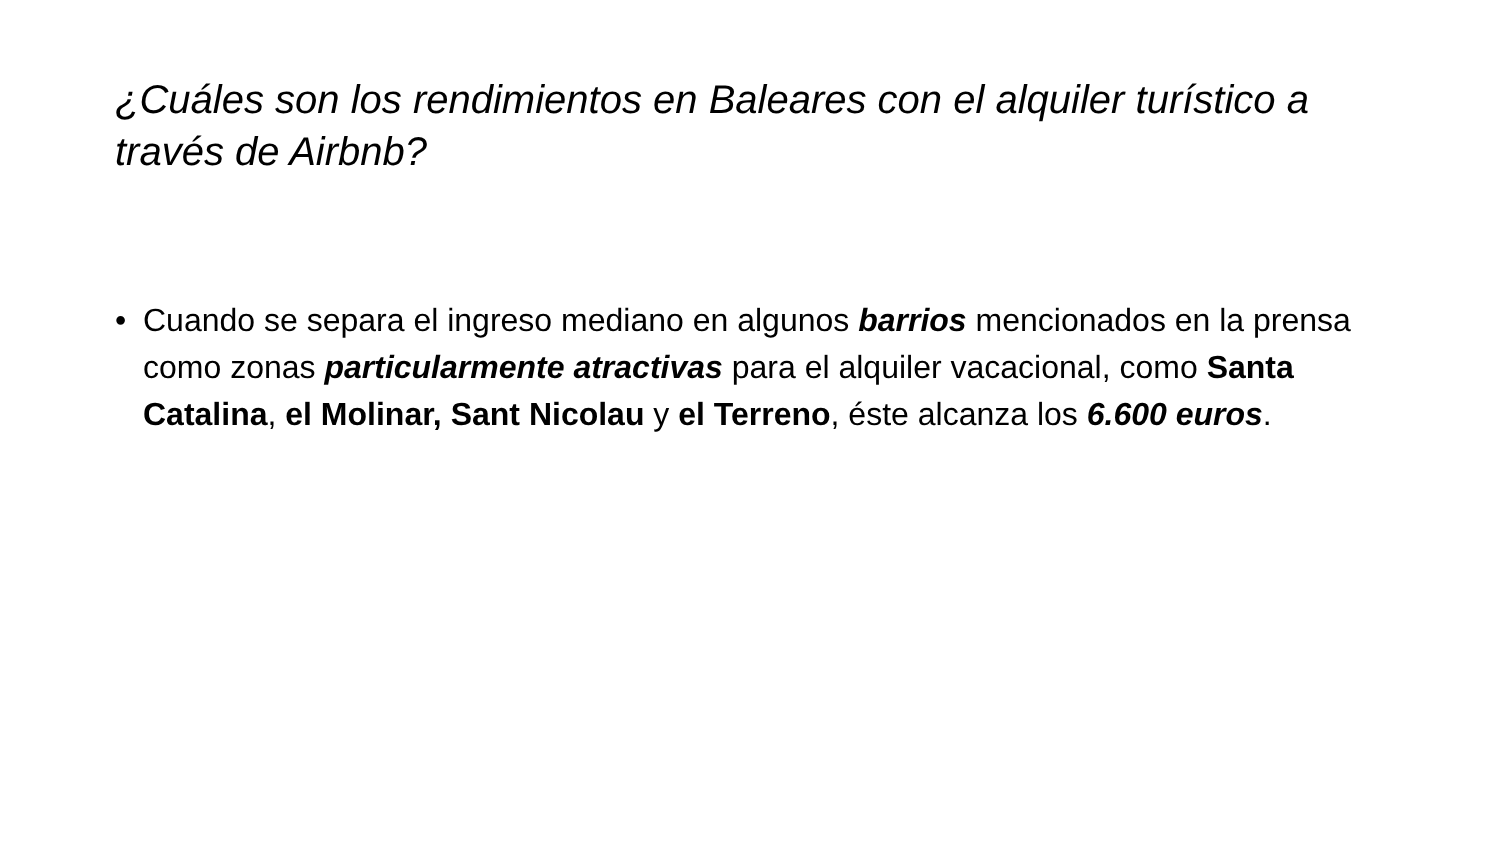¿Cuáles son los rendimientos en Baleares con el alquiler turístico a través de Airbnb?
• Cuando se separa el ingreso mediano en algunos barrios mencionados en la prensa como zonas particularmente atractivas para el alquiler vacacional, como Santa Catalina, el Molinar, Sant Nicolau y el Terreno, éste alcanza los 6.600 euros.